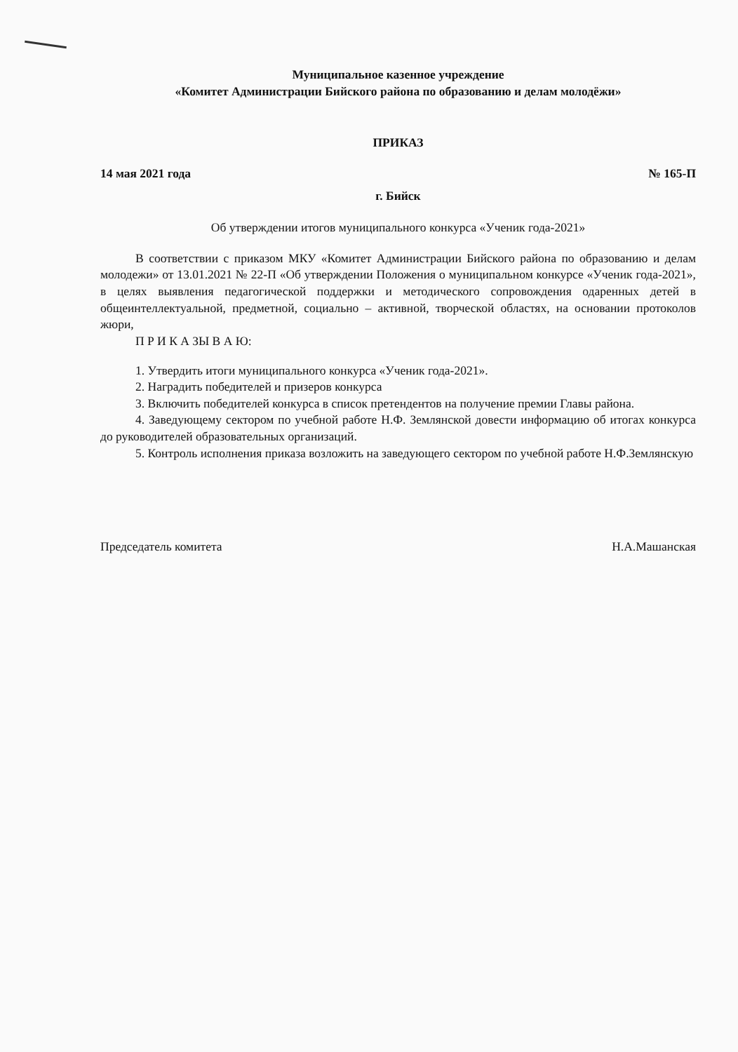Муниципальное казенное учреждение
«Комитет Администрации Бийского района по образованию и делам молодёжи»
ПРИКАЗ
14 мая 2021 года № 165-П
г. Бийск
Об утверждении итогов муниципального конкурса «Ученик года-2021»
В соответствии с приказом МКУ «Комитет Администрации Бийского района по образованию и делам молодежи» от 13.01.2021 № 22-П «Об утверждении Положения о муниципальном конкурсе «Ученик года-2021», в целях выявления педагогической поддержки и методического сопровождения одаренных детей в общеинтеллектуальной, предметной, социально – активной, творческой областях, на основании протоколов жюри,
П Р И К А ЗЫ В А Ю:
1. Утвердить итоги муниципального конкурса «Ученик года-2021».
2. Наградить победителей и призеров конкурса
3. Включить победителей конкурса в список претендентов на получение премии Главы района.
4. Заведующему сектором по учебной работе Н.Ф. Землянской довести информацию об итогах конкурса до руководителей образовательных организаций.
5. Контроль исполнения приказа возложить на заведующего сектором по учебной работе Н.Ф.Землянскую
Председатель комитета Н.А.Машанская